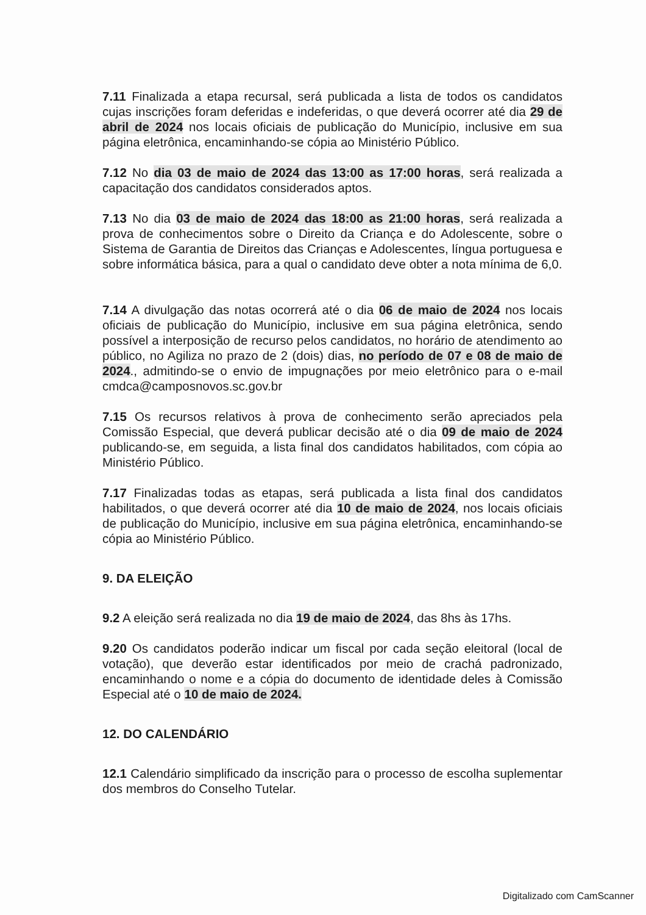7.11 Finalizada a etapa recursal, será publicada a lista de todos os candidatos cujas inscrições foram deferidas e indeferidas, o que deverá ocorrer até dia 29 de abril de 2024 nos locais oficiais de publicação do Município, inclusive em sua página eletrônica, encaminhando-se cópia ao Ministério Público.
7.12 No dia 03 de maio de 2024 das 13:00 as 17:00 horas, será realizada a capacitação dos candidatos considerados aptos.
7.13 No dia 03 de maio de 2024 das 18:00 as 21:00 horas, será realizada a prova de conhecimentos sobre o Direito da Criança e do Adolescente, sobre o Sistema de Garantia de Direitos das Crianças e Adolescentes, língua portuguesa e sobre informática básica, para a qual o candidato deve obter a nota mínima de 6,0.
7.14 A divulgação das notas ocorrerá até o dia 06 de maio de 2024 nos locais oficiais de publicação do Município, inclusive em sua página eletrônica, sendo possível a interposição de recurso pelos candidatos, no horário de atendimento ao público, no Agiliza no prazo de 2 (dois) dias, no período de 07 e 08 de maio de 2024., admitindo-se o envio de impugnações por meio eletrônico para o e-mail cmdca@camposnovos.sc.gov.br
7.15 Os recursos relativos à prova de conhecimento serão apreciados pela Comissão Especial, que deverá publicar decisão até o dia 09 de maio de 2024 publicando-se, em seguida, a lista final dos candidatos habilitados, com cópia ao Ministério Público.
7.17 Finalizadas todas as etapas, será publicada a lista final dos candidatos habilitados, o que deverá ocorrer até dia 10 de maio de 2024, nos locais oficiais de publicação do Município, inclusive em sua página eletrônica, encaminhando-se cópia ao Ministério Público.
9. DA ELEIÇÃO
9.2 A eleição será realizada no dia 19 de maio de 2024, das 8hs às 17hs.
9.20 Os candidatos poderão indicar um fiscal por cada seção eleitoral (local de votação), que deverão estar identificados por meio de crachá padronizado, encaminhando o nome e a cópia do documento de identidade deles à Comissão Especial até o 10 de maio de 2024.
12. DO CALENDÁRIO
12.1 Calendário simplificado da inscrição para o processo de escolha suplementar dos membros do Conselho Tutelar.
Digitalizado com CamScanner